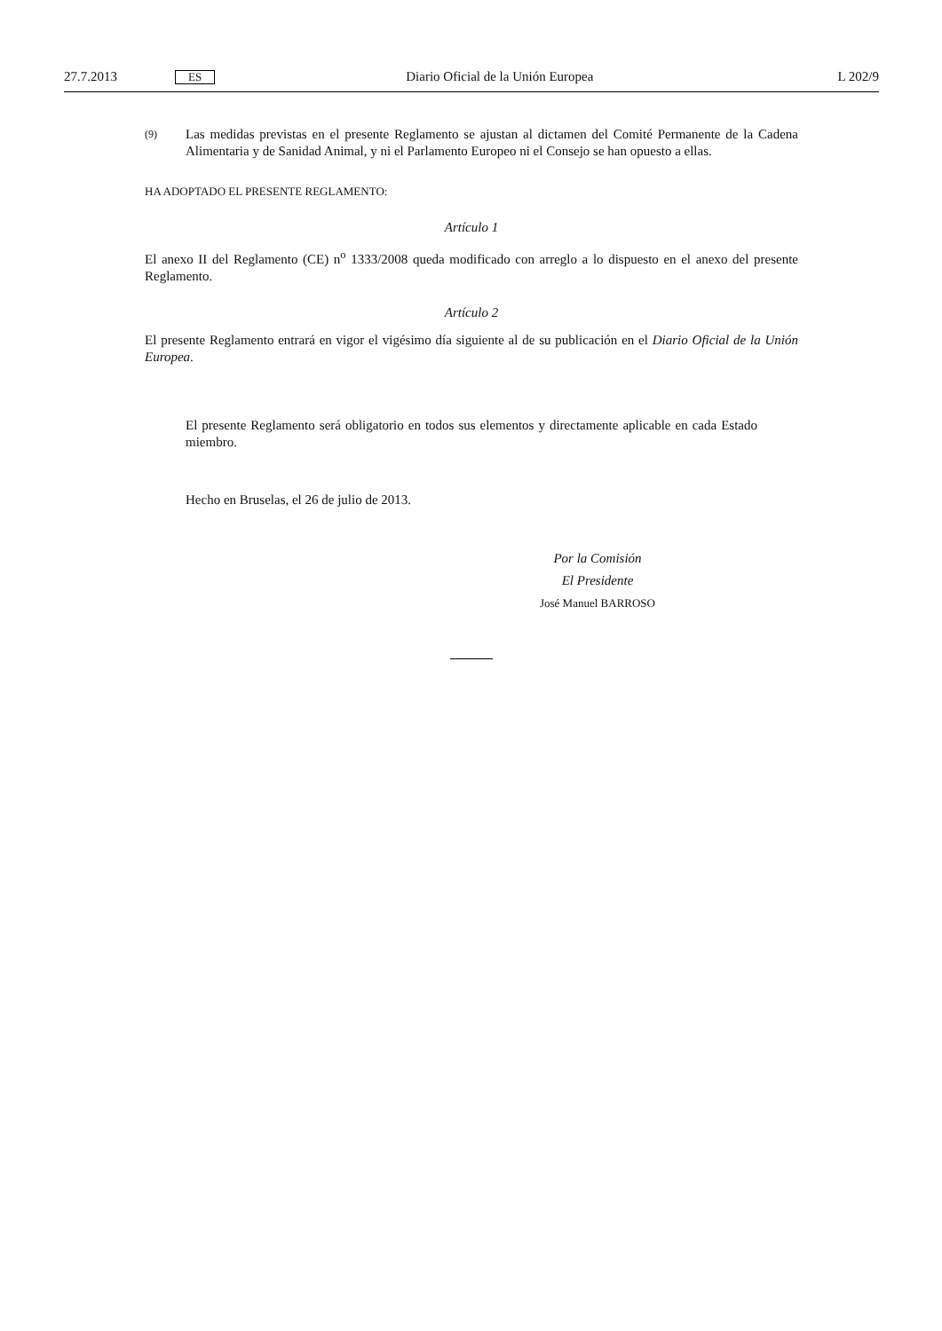27.7.2013 ES Diario Oficial de la Unión Europea L 202/9
(9) Las medidas previstas en el presente Reglamento se ajustan al dictamen del Comité Permanente de la Cadena Alimentaria y de Sanidad Animal, y ni el Parlamento Europeo ni el Consejo se han opuesto a ellas.
HA ADOPTADO EL PRESENTE REGLAMENTO:
Artículo 1
El anexo II del Reglamento (CE) n<sup>o</sup> 1333/2008 queda modificado con arreglo a lo dispuesto en el anexo del presente Reglamento.
Artículo 2
El presente Reglamento entrará en vigor el vigésimo día siguiente al de su publicación en el Diario Oficial de la Unión Europea.
El presente Reglamento será obligatorio en todos sus elementos y directamente aplicable en cada Estado miembro.
Hecho en Bruselas, el 26 de julio de 2013.
Por la Comisión
El Presidente
José Manuel BARROSO